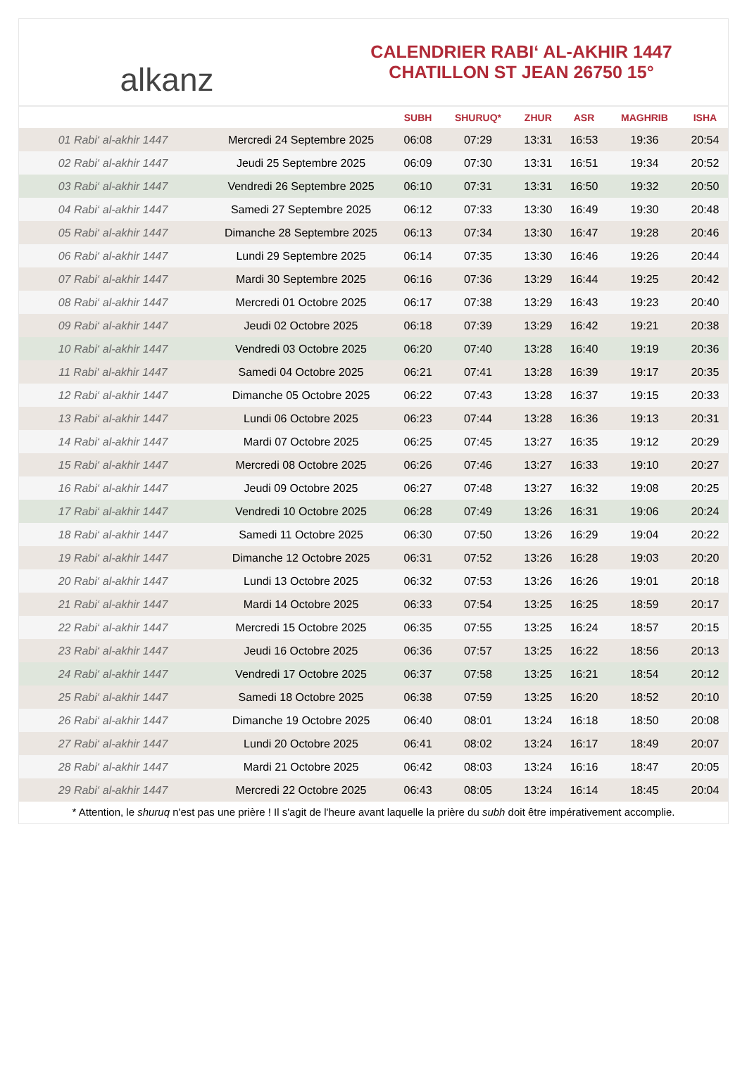alkanz
CALENDRIER RABI‘ AL-AKHIR 1447
CHATILLON ST JEAN 26750 15°
| | | SUBH | SHURUQ* | ZHUR | ASR | MAGHRIB | ISHA |
| --- | --- | --- | --- | --- | --- | --- | --- |
| 01 Rabi‘ al-akhir 1447 | Mercredi 24 Septembre 2025 | 06:08 | 07:29 | 13:31 | 16:53 | 19:36 | 20:54 |
| 02 Rabi‘ al-akhir 1447 | Jeudi 25 Septembre 2025 | 06:09 | 07:30 | 13:31 | 16:51 | 19:34 | 20:52 |
| 03 Rabi‘ al-akhir 1447 | Vendredi 26 Septembre 2025 | 06:10 | 07:31 | 13:31 | 16:50 | 19:32 | 20:50 |
| 04 Rabi‘ al-akhir 1447 | Samedi 27 Septembre 2025 | 06:12 | 07:33 | 13:30 | 16:49 | 19:30 | 20:48 |
| 05 Rabi‘ al-akhir 1447 | Dimanche 28 Septembre 2025 | 06:13 | 07:34 | 13:30 | 16:47 | 19:28 | 20:46 |
| 06 Rabi‘ al-akhir 1447 | Lundi 29 Septembre 2025 | 06:14 | 07:35 | 13:30 | 16:46 | 19:26 | 20:44 |
| 07 Rabi‘ al-akhir 1447 | Mardi 30 Septembre 2025 | 06:16 | 07:36 | 13:29 | 16:44 | 19:25 | 20:42 |
| 08 Rabi‘ al-akhir 1447 | Mercredi 01 Octobre 2025 | 06:17 | 07:38 | 13:29 | 16:43 | 19:23 | 20:40 |
| 09 Rabi‘ al-akhir 1447 | Jeudi 02 Octobre 2025 | 06:18 | 07:39 | 13:29 | 16:42 | 19:21 | 20:38 |
| 10 Rabi‘ al-akhir 1447 | Vendredi 03 Octobre 2025 | 06:20 | 07:40 | 13:28 | 16:40 | 19:19 | 20:36 |
| 11 Rabi‘ al-akhir 1447 | Samedi 04 Octobre 2025 | 06:21 | 07:41 | 13:28 | 16:39 | 19:17 | 20:35 |
| 12 Rabi‘ al-akhir 1447 | Dimanche 05 Octobre 2025 | 06:22 | 07:43 | 13:28 | 16:37 | 19:15 | 20:33 |
| 13 Rabi‘ al-akhir 1447 | Lundi 06 Octobre 2025 | 06:23 | 07:44 | 13:28 | 16:36 | 19:13 | 20:31 |
| 14 Rabi‘ al-akhir 1447 | Mardi 07 Octobre 2025 | 06:25 | 07:45 | 13:27 | 16:35 | 19:12 | 20:29 |
| 15 Rabi‘ al-akhir 1447 | Mercredi 08 Octobre 2025 | 06:26 | 07:46 | 13:27 | 16:33 | 19:10 | 20:27 |
| 16 Rabi‘ al-akhir 1447 | Jeudi 09 Octobre 2025 | 06:27 | 07:48 | 13:27 | 16:32 | 19:08 | 20:25 |
| 17 Rabi‘ al-akhir 1447 | Vendredi 10 Octobre 2025 | 06:28 | 07:49 | 13:26 | 16:31 | 19:06 | 20:24 |
| 18 Rabi‘ al-akhir 1447 | Samedi 11 Octobre 2025 | 06:30 | 07:50 | 13:26 | 16:29 | 19:04 | 20:22 |
| 19 Rabi‘ al-akhir 1447 | Dimanche 12 Octobre 2025 | 06:31 | 07:52 | 13:26 | 16:28 | 19:03 | 20:20 |
| 20 Rabi‘ al-akhir 1447 | Lundi 13 Octobre 2025 | 06:32 | 07:53 | 13:26 | 16:26 | 19:01 | 20:18 |
| 21 Rabi‘ al-akhir 1447 | Mardi 14 Octobre 2025 | 06:33 | 07:54 | 13:25 | 16:25 | 18:59 | 20:17 |
| 22 Rabi‘ al-akhir 1447 | Mercredi 15 Octobre 2025 | 06:35 | 07:55 | 13:25 | 16:24 | 18:57 | 20:15 |
| 23 Rabi‘ al-akhir 1447 | Jeudi 16 Octobre 2025 | 06:36 | 07:57 | 13:25 | 16:22 | 18:56 | 20:13 |
| 24 Rabi‘ al-akhir 1447 | Vendredi 17 Octobre 2025 | 06:37 | 07:58 | 13:25 | 16:21 | 18:54 | 20:12 |
| 25 Rabi‘ al-akhir 1447 | Samedi 18 Octobre 2025 | 06:38 | 07:59 | 13:25 | 16:20 | 18:52 | 20:10 |
| 26 Rabi‘ al-akhir 1447 | Dimanche 19 Octobre 2025 | 06:40 | 08:01 | 13:24 | 16:18 | 18:50 | 20:08 |
| 27 Rabi‘ al-akhir 1447 | Lundi 20 Octobre 2025 | 06:41 | 08:02 | 13:24 | 16:17 | 18:49 | 20:07 |
| 28 Rabi‘ al-akhir 1447 | Mardi 21 Octobre 2025 | 06:42 | 08:03 | 13:24 | 16:16 | 18:47 | 20:05 |
| 29 Rabi‘ al-akhir 1447 | Mercredi 22 Octobre 2025 | 06:43 | 08:05 | 13:24 | 16:14 | 18:45 | 20:04 |
* Attention, le shuruq n'est pas une prière ! Il s'agit de l'heure avant laquelle la prière du subh doit être impérativement accomplie.